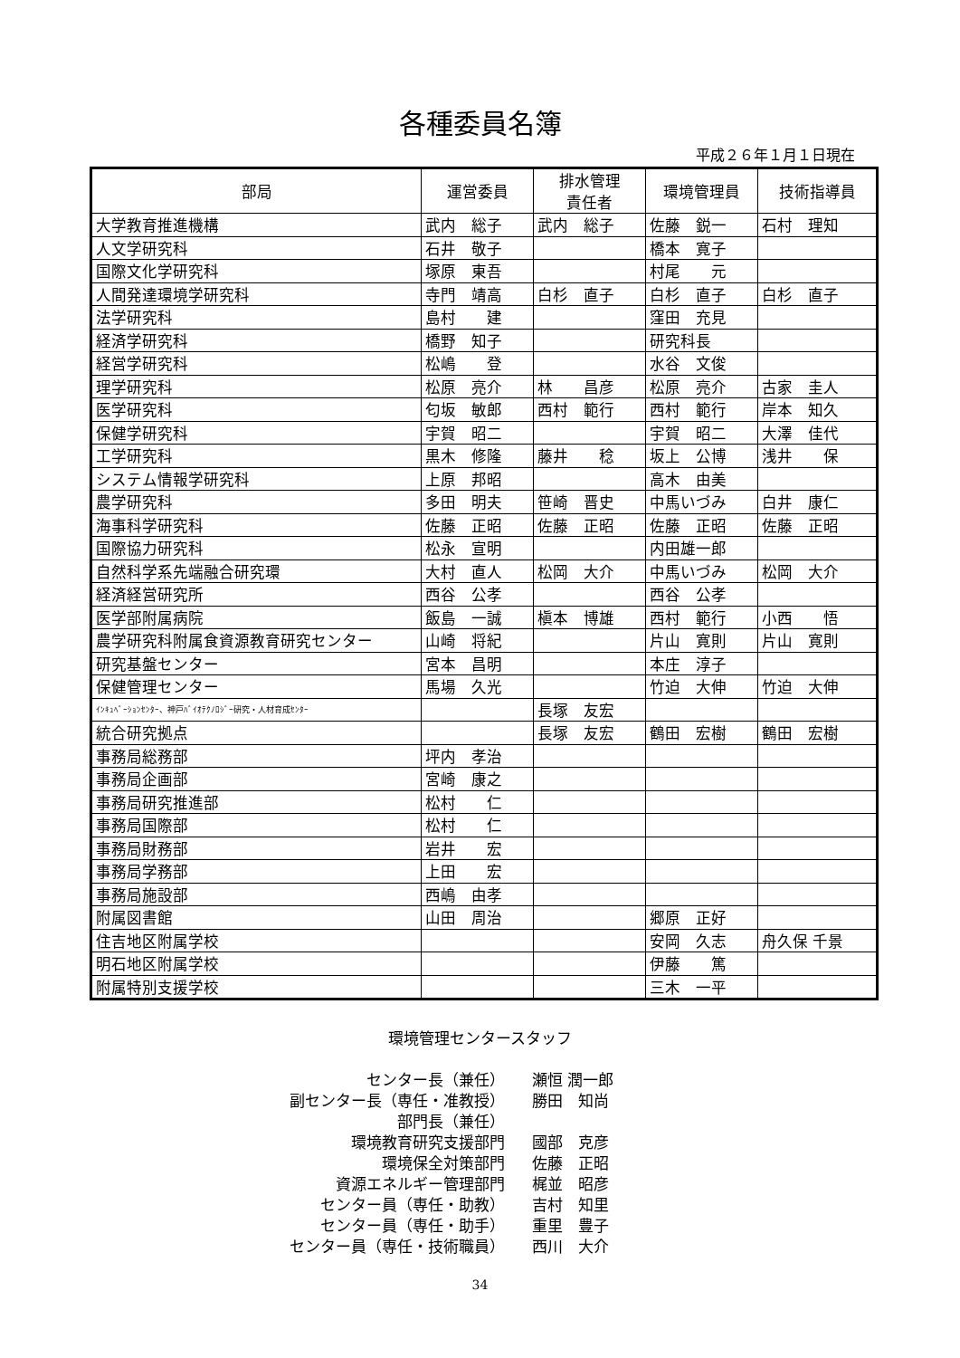各種委員名簿
平成２６年１月１日現在
| 部局 | 運営委員 | 排水管理 責任者 | 環境管理員 | 技術指導員 |
| --- | --- | --- | --- | --- |
| 大学教育推進機構 | 武内 総子 | 武内 総子 | 佐藤 鋭一 | 石村 理知 |
| 人文学研究科 | 石井 敬子 | | 橋本 寛子 | |
| 国際文化学研究科 | 塚原 東吾 | | 村尾 元 | |
| 人間発達環境学研究科 | 寺門 靖高 | 白杉 直子 | 白杉 直子 | 白杉 直子 |
| 法学研究科 | 島村 建 | | 窪田 充見 | |
| 経済学研究科 | 橋野 知子 | | 研究科長 | |
| 経営学研究科 | 松嶋 登 | | 水谷 文俊 | |
| 理学研究科 | 松原 亮介 | 林 昌彦 | 松原 亮介 | 古家 圭人 |
| 医学研究科 | 匂坂 敏郎 | 西村 範行 | 西村 範行 | 岸本 知久 |
| 保健学研究科 | 宇賀 昭二 | | 宇賀 昭二 | 大澤 佳代 |
| 工学研究科 | 黒木 修隆 | 藤井 稔 | 坂上 公博 | 浅井 保 |
| システム情報学研究科 | 上原 邦昭 | | 高木 由美 | |
| 農学研究科 | 多田 明夫 | 笹崎 晋史 | 中馬いづみ | 白井 康仁 |
| 海事科学研究科 | 佐藤 正昭 | 佐藤 正昭 | 佐藤 正昭 | 佐藤 正昭 |
| 国際協力研究科 | 松永 宣明 | | 内田雄一郎 | |
| 自然科学系先端融合研究環 | 大村 直人 | 松岡 大介 | 中馬いづみ | 松岡 大介 |
| 経済経営研究所 | 西谷 公孝 | | 西谷 公孝 | |
| 医学部附属病院 | 飯島 一誠 | 槇本 博雄 | 西村 範行 | 小西 悟 |
| 農学研究科附属食資源教育研究センター | 山崎 将紀 | | 片山 寛則 | 片山 寛則 |
| 研究基盤センター | 宮本 昌明 | | 本庄 淳子 | |
| 保健管理センター | 馬場 久光 | | 竹迫 大伸 | 竹迫 大伸 |
| ｲﾝｷｭﾍﾞｰｼｮﾝｾﾝﾀｰ、神戸ﾊﾞｲｵﾃｸﾉﾛｼﾞｰ研究・人材育成ｾﾝﾀｰ | | 長塚 友宏 | | |
| 統合研究拠点 | | 長塚 友宏 | 鶴田 宏樹 | 鶴田 宏樹 |
| 事務局総務部 | 坪内 孝治 | | | |
| 事務局企画部 | 宮崎 康之 | | | |
| 事務局研究推進部 | 松村 仁 | | | |
| 事務局国際部 | 松村 仁 | | | |
| 事務局財務部 | 岩井 宏 | | | |
| 事務局学務部 | 上田 宏 | | | |
| 事務局施設部 | 西嶋 由孝 | | | |
| 附属図書館 | 山田 周治 | | 郷原 正好 | |
| 住吉地区附属学校 | | | 安岡 久志 | 舟久保 千景 |
| 明石地区附属学校 | | | 伊藤 篤 | |
| 附属特別支援学校 | | | 三木 一平 | |
環境管理センタースタッフ
センター長（兼任）
瀬恒 潤一郎
副センター長（専任・准教授）
勝田　知尚
部門長（兼任）
環境教育研究支援部門
國部　克彦
環境保全対策部門
佐藤　正昭
資源エネルギー管理部門
梶並　昭彦
センター員（専任・助教）
吉村　知里
センター員（専任・助手）
重里　豊子
センター員（専任・技術職員）
西川　大介
34